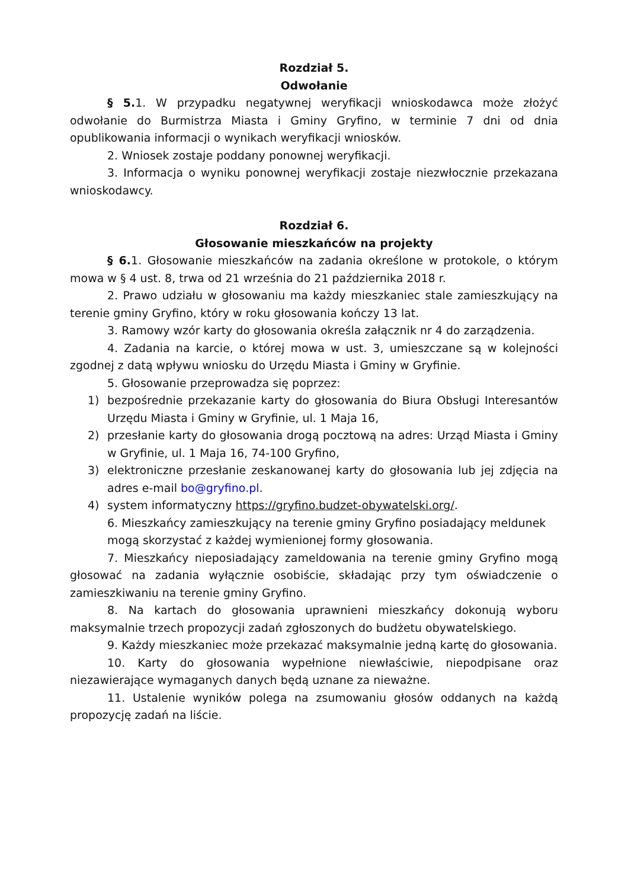Rozdział 5.
Odwołanie
§ 5. 1. W przypadku negatywnej weryfikacji wnioskodawca może złożyć odwołanie do Burmistrza Miasta i Gminy Gryfino, w terminie 7 dni od dnia opublikowania informacji o wynikach weryfikacji wniosków.
2. Wniosek zostaje poddany ponownej weryfikacji.
3. Informacja o wyniku ponownej weryfikacji zostaje niezwłocznie przekazana wnioskodawcy.
Rozdział 6.
Głosowanie mieszkańców na projekty
§ 6. 1. Głosowanie mieszkańców na zadania określone w protokole, o którym mowa w § 4 ust. 8, trwa od 21 września do 21 października 2018 r.
2. Prawo udziału w głosowaniu ma każdy mieszkaniec stale zamieszkujący na terenie gminy Gryfino, który w roku głosowania kończy 13 lat.
3. Ramowy wzór karty do głosowania określa załącznik nr 4 do zarządzenia.
4. Zadania na karcie, o której mowa w ust. 3, umieszczane są w kolejności zgodnej z datą wpływu wniosku do Urzędu Miasta i Gminy w Gryfinie.
5. Głosowanie przeprowadza się poprzez:
1) bezpośrednie przekazanie karty do głosowania do Biura Obsługi Interesantów Urzędu Miasta i Gminy w Gryfinie, ul. 1 Maja 16,
2) przesłanie karty do głosowania drogą pocztową na adres: Urząd Miasta i Gminy w Gryfinie, ul. 1 Maja 16, 74-100 Gryfino,
3) elektroniczne przesłanie zeskanowanej karty do głosowania lub jej zdjęcia na adres e-mail bo@gryfino.pl.
4) system informatyczny https://gryfino.budzet-obywatelski.org/.
6. Mieszkańcy zamieszkujący na terenie gminy Gryfino posiadający meldunek mogą skorzystać z każdej wymienionej formy głosowania.
7. Mieszkańcy nieposiadający zameldowania na terenie gminy Gryfino mogą głosować na zadania wyłącznie osobiście, składając przy tym oświadczenie o zamieszkiwaniu na terenie gminy Gryfino.
8. Na kartach do głosowania uprawnieni mieszkańcy dokonują wyboru maksymalnie trzech propozycji zadań zgłoszonych do budżetu obywatelskiego.
9. Każdy mieszkaniec może przekazać maksymalnie jedną kartę do głosowania.
10. Karty do głosowania wypełnione niewłaściwie, niepodpisane oraz niezawierające wymaganych danych będą uznane za nieważne.
11. Ustalenie wyników polega na zsumowaniu głosów oddanych na każdą propozycję zadań na liście.